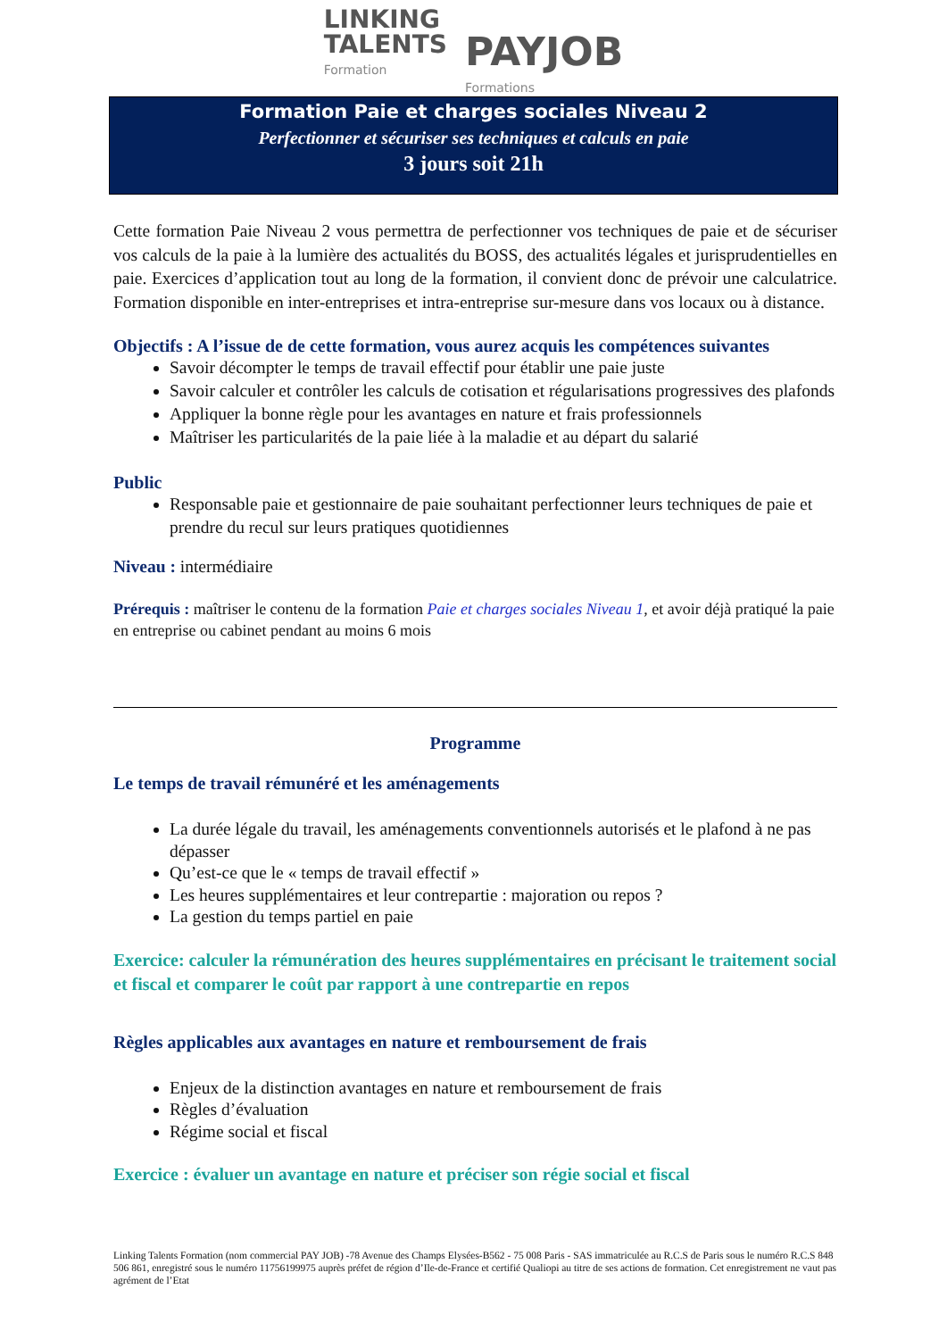LINKING
TALENTS
Formation
PAYJOB
Formations
Formation Paie et charges sociales Niveau 2
Perfectionner et sécuriser ses techniques et calculs en paie
3 jours soit 21h
Cette formation Paie Niveau 2 vous permettra de perfectionner vos techniques de paie et de sécuriser vos calculs de la paie à la lumière des actualités du BOSS, des actualités légales et jurisprudentielles en paie. Exercices d’application tout au long de la formation, il convient donc de prévoir une calculatrice. Formation disponible en inter-entreprises et intra-entreprise sur-mesure dans vos locaux ou à distance.
Objectifs : A l’issue de de cette formation, vous aurez acquis les compétences suivantes
Savoir décompter le temps de travail effectif pour établir une paie juste
Savoir calculer et contrôler les calculs de cotisation et régularisations progressives des plafonds
Appliquer la bonne règle pour les avantages en nature et frais professionnels
Maîtriser les particularités de la paie liée à la maladie et au départ du salarié
Public
Responsable paie et gestionnaire de paie souhaitant perfectionner leurs techniques de paie et prendre du recul sur leurs pratiques quotidiennes
Niveau : intermédiaire
Prérequis : maîtriser le contenu de la formation Paie et charges sociales Niveau 1, et avoir déjà pratiqué la paie en entreprise ou cabinet pendant au moins 6 mois
Programme
Le temps de travail rémunéré et les aménagements
La durée légale du travail, les aménagements conventionnels autorisés et le plafond à ne pas dépasser
Qu’est-ce que le « temps de travail effectif »
Les heures supplémentaires et leur contrepartie : majoration ou repos ?
La gestion du temps partiel en paie
Exercice: calculer la rémunération des heures supplémentaires en précisant le traitement social et fiscal et comparer le coût par rapport à une contrepartie en repos
Règles applicables aux avantages en nature et remboursement de frais
Enjeux de la distinction avantages en nature et remboursement de frais
Règles d’évaluation
Régime social et fiscal
Exercice : évaluer un avantage en nature et préciser son régie social et fiscal
Linking Talents Formation (nom commercial PAY JOB) -78 Avenue des Champs Elysées-B562 - 75 008 Paris - SAS immatriculée au R.C.S de Paris sous le numéro R.C.S 848 506 861, enregistré sous le numéro 11756199975 auprès préfet de région d’Ile-de-France et certifié Qualiopi au titre de ses actions de formation. Cet enregistrement ne vaut pas agrément de l’Etat